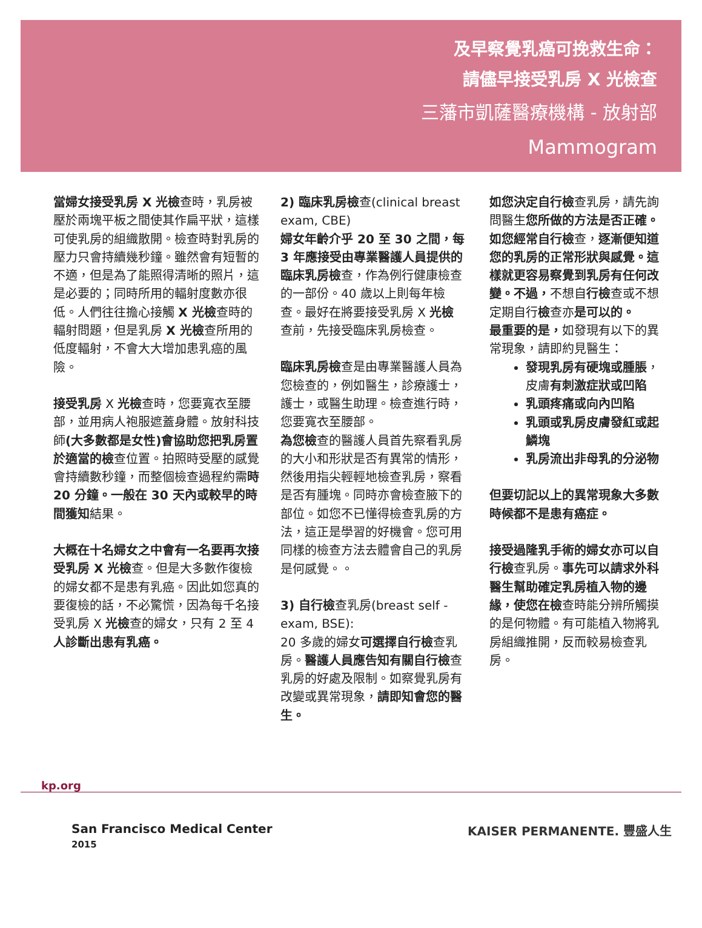及早察覺乳癌可挽救生命：
請儘早接受乳房 X 光檢查
三藩市凱薩醫療機構 - 放射部
Mammogram
當婦女接受乳房 X 光檢查時，乳房被壓於兩塊平板之間使其作扁平狀，這樣可使乳房的組織散開。檢查時對乳房的壓力只會持續幾秒鐘。雖然會有短暫的不適，但是為了能照得清晰的照片，這是必要的；同時所用的輻射度數亦很低。人們往往擔心接觸 X 光檢查時的輻射問題，但是乳房 X 光檢查所用的低度輻射，不會大大增加患乳癌的風險。
接受乳房 X 光檢查時，您要寬衣至腰部，並用病人袍服遮蓋身體。放射科技師(大多數都是女性)會協助您把乳房置於適當的檢查位置。拍照時受壓的感覺會持續數秒鐘，而整個檢查過程約需時 20 分鐘。一般在 30 天內或較早的時間獲知結果。
大概在十名婦女之中會有一名要再次接受乳房 X 光檢查。但是大多數作復檢的婦女都不是患有乳癌。因此如您真的要復檢的話，不必驚慌，因為每千名接受乳房 X 光檢查的婦女，只有 2 至 4 人診斷出患有乳癌。
2) 臨床乳房檢查(clinical breast exam, CBE)
婦女年齡介乎 20 至 30 之間，每 3 年應接受由專業醫護人員提供的臨床乳房檢查，作為例行健康檢查的一部份。40 歲以上則每年檢查。最好在將要接受乳房 X 光檢查前，先接受臨床乳房檢查。
臨床乳房檢查是由專業醫護人員為您檢查的，例如醫生，診療護士，護士，或醫生助理。檢查進行時，您要寬衣至腰部。
為您檢查的醫護人員首先察看乳房的大小和形狀是否有異常的情形，然後用指尖輕輕地檢查乳房，察看是否有腫塊。同時亦會檢查腋下的部位。如您不已懂得檢查乳房的方法，這正是學習的好機會。您可用同樣的檢查方法去體會自己的乳房是何感覺。。
3) 自行檢查乳房(breast self - exam, BSE):
20 多歲的婦女可選擇自行檢查乳房。醫護人員應告知有關自行檢查乳房的好處及限制。如察覺乳房有改變或異常現象，請即知會您的醫生。
如您決定自行檢查乳房，請先詢問醫生您所做的方法是否正確。如您經常自行檢查，逐漸便知道您的乳房的正常形狀與感覺。這樣就更容易察覺到乳房有任何改變。不過，不想自行檢查或不想定期自行檢查亦是可以的。
最重要的是，如發現有以下的異常現象，請即約見醫生：
發現乳房有硬塊或腫脹，皮膚有刺激症狀或凹陷
乳頭疼痛或向內凹陷
乳頭或乳房皮膚發紅或起鱗塊
乳房流出非母乳的分泌物
但要切記以上的異常現象大多數時候都不是患有癌症。
接受過隆乳手術的婦女亦可以自行檢查乳房。事先可以請求外科醫生幫助確定乳房植入物的邊緣，使您在檢查時能分辨所觸摸的是何物體。有可能植入物將乳房組織推開，反而較易檢查乳房。
kp.org
San Francisco Medical Center
2015
KAISER PERMANENTE. 豐盛人生